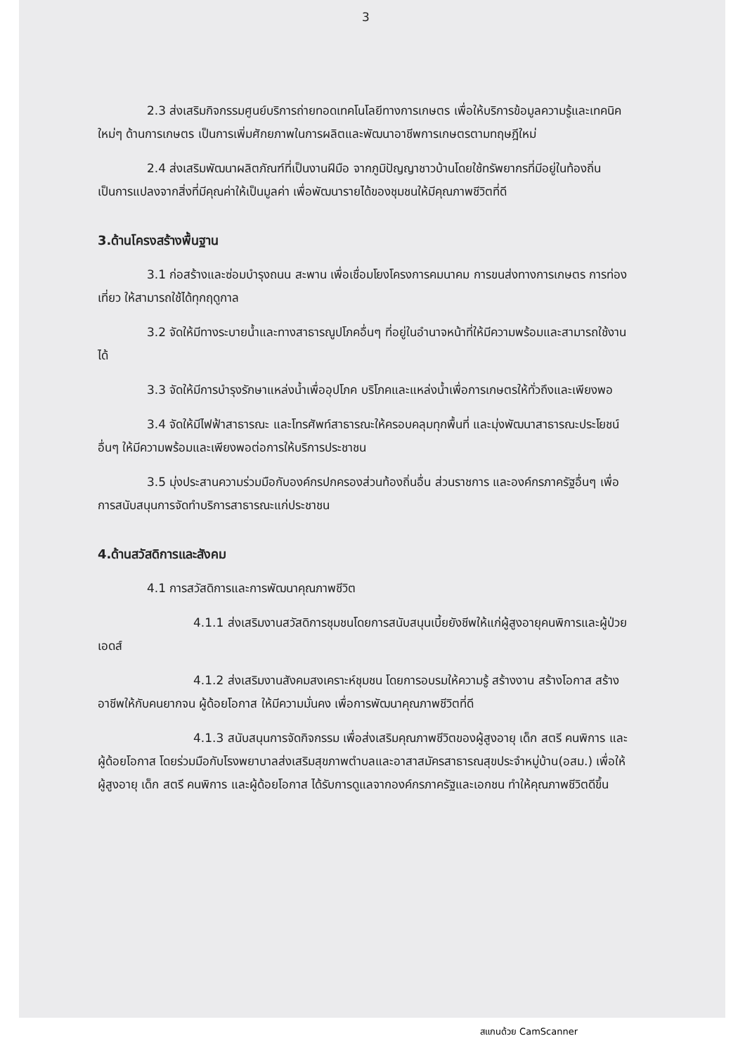3
2.3 ส่งเสริมกิจกรรมศูนย์บริการถ่ายทอดเทคโนโลยีทางการเกษตร เพื่อให้บริการข้อมูลความรู้และเทคนิคใหม่ๆ ด้านการเกษตร เป็นการเพิ่มศักยภาพในการผลิตและพัฒนาอาชีพการเกษตรตามทฤษฎีใหม่
2.4 ส่งเสริมพัฒนาผลิตภัณฑ์ที่เป็นงานฝีมือ จากภูมิปัญญาชาวบ้านโดยใช้ทรัพยากรที่มีอยู่ในท้องถิ่น เป็นการแปลงจากสิ่งที่มีคุณค่าให้เป็นมูลค่า เพื่อพัฒนารายได้ของชุมชนให้มีคุณภาพชีวิตที่ดี
3.ด้านโครงสร้างพื้นฐาน
3.1 ก่อสร้างและซ่อมบำรุงถนน สะพาน เพื่อเชื่อมโยงโครงการคมนาคม การขนส่งทางการเกษตร การท่องเที่ยว ให้สามารถใช้ได้ทุกฤดูกาล
3.2 จัดให้มีทางระบายน้ำและทางสาธารณูปโภคอื่นๆ ที่อยู่ในอำนาจหน้าที่ให้มีความพร้อมและสามารถใช้งานได้
3.3 จัดให้มีการบำรุงรักษาแหล่งน้ำเพื่ออุปโภค บริโภคและแหล่งน้ำเพื่อการเกษตรให้ทั่วถึงและเพียงพอ
3.4 จัดให้มีไฟฟ้าสาธารณะ และโทรศัพท์สาธารณะให้ครอบคลุมทุกพื้นที่ และมุ่งพัฒนาสาธารณะประโยชน์อื่นๆ ให้มีความพร้อมและเพียงพอต่อการให้บริการประชาชน
3.5 มุ่งประสานความร่วมมือกับองค์กรปกครองส่วนท้องถิ่นอื่น ส่วนราชการ และองค์กรภาครัฐอื่นๆ เพื่อการสนับสนุนการจัดทำบริการสาธารณะแก่ประชาชน
4.ด้านสวัสดิการและสังคม
4.1 การสวัสดิการและการพัฒนาคุณภาพชีวิต
4.1.1 ส่งเสริมงานสวัสดิการชุมชนโดยการสนับสนุนเบี้ยยังชีพให้แก่ผู้สูงอายุคนพิการและผู้ป่วยเอดส์
4.1.2 ส่งเสริมงานสังคมสงเคราะห์ชุมชน โดยการอบรมให้ความรู้ สร้างงาน สร้างโอกาส สร้างอาชีพให้กับคนยากจน ผู้ด้อยโอกาส ให้มีความมั่นคง เพื่อการพัฒนาคุณภาพชีวิตที่ดี
4.1.3 สนับสนุนการจัดกิจกรรม เพื่อส่งเสริมคุณภาพชีวิตของผู้สูงอายุ เด็ก สตรี คนพิการ และผู้ด้อยโอกาส โดยร่วมมือกับโรงพยาบาลส่งเสริมสุขภาพตำบลและอาสาสมัครสาธารณสุขประจำหมู่บ้าน(อสม.) เพื่อให้ ผู้สูงอายุ เด็ก สตรี คนพิการ และผู้ด้อยโอกาส ได้รับการดูแลจากองค์กรภาครัฐและเอกชน ทำให้คุณภาพชีวิตดีขึ้น
สแกนด้วย CamScanner